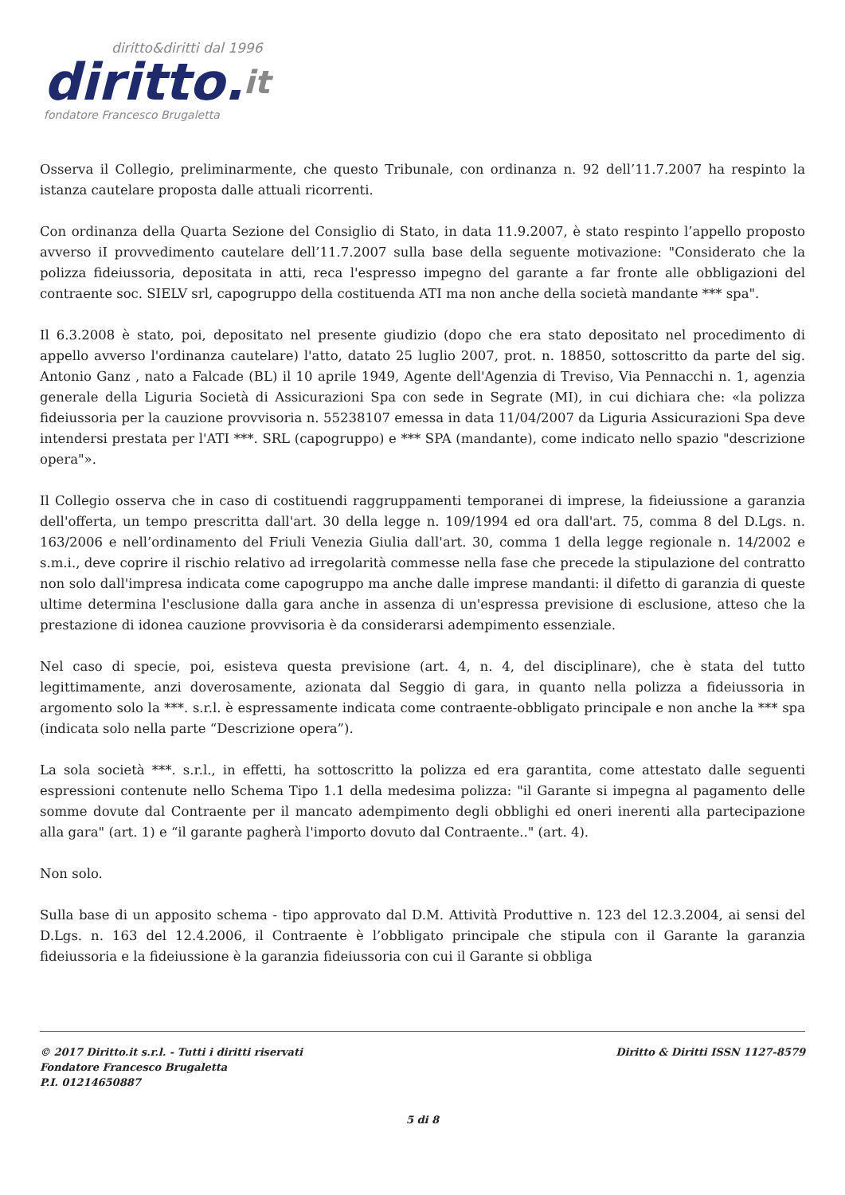diritto&diritti dal 1996
diritto.it
fondatore Francesco Brugaletta
Osserva il Collegio, preliminarmente, che questo Tribunale, con ordinanza n. 92 dell’11.7.2007 ha respinto la istanza cautelare proposta dalle attuali ricorrenti.
Con ordinanza della Quarta Sezione del Consiglio di Stato, in data 11.9.2007, è stato respinto l’appello proposto avverso iI provvedimento cautelare dell’11.7.2007 sulla base della seguente motivazione: "Considerato che la polizza fideiussoria, depositata in atti, reca l'espresso impegno del garante a far fronte alle obbligazioni del contraente soc. SIELV srl, capogruppo della costituenda ATI ma non anche della società mandante *** spa".
Il 6.3.2008 è stato, poi, depositato nel presente giudizio (dopo che era stato depositato nel procedimento di appello avverso l'ordinanza cautelare) l'atto, datato 25 luglio 2007, prot. n. 18850, sottoscritto da parte del sig. Antonio Ganz , nato a Falcade (BL) il 10 aprile 1949, Agente dell'Agenzia di Treviso, Via Pennacchi n. 1, agenzia generale della Liguria Società di Assicurazioni Spa con sede in Segrate (MI), in cui dichiara che: «la polizza fideiussoria per la cauzione provvisoria n. 55238107 emessa in data 11/04/2007 da Liguria Assicurazioni Spa deve intendersi prestata per l'ATI ***. SRL (capogruppo) e *** SPA (mandante), come indicato nello spazio "descrizione opera"».
Il Collegio osserva che in caso di costituendi raggruppamenti temporanei di imprese, la fideiussione a garanzia dell'offerta, un tempo prescritta dall'art. 30 della legge n. 109/1994 ed ora dall'art. 75, comma 8 del D.Lgs. n. 163/2006 e nell’ordinamento del Friuli Venezia Giulia dall'art. 30, comma 1 della legge regionale n. 14/2002 e s.m.i., deve coprire il rischio relativo ad irregolarità commesse nella fase che precede la stipulazione del contratto non solo dall'impresa indicata come capogruppo ma anche dalle imprese mandanti: il difetto di garanzia di queste ultime determina l'esclusione dalla gara anche in assenza di un'espressa previsione di esclusione, atteso che la prestazione di idonea cauzione provvisoria è da considerarsi adempimento essenziale.
Nel caso di specie, poi, esisteva questa previsione (art. 4, n. 4, del disciplinare), che è stata del tutto legittimamente, anzi doverosamente, azionata dal Seggio di gara, in quanto nella polizza a fideiussoria in argomento solo la ***. s.r.l. è espressamente indicata come contraente-obbligato principale e non anche la *** spa (indicata solo nella parte “Descrizione opera”).
La sola società ***. s.r.l., in effetti, ha sottoscritto la polizza ed era garantita, come attestato dalle seguenti espressioni contenute nello Schema Tipo 1.1 della medesima polizza: "il Garante si impegna al pagamento delle somme dovute dal Contraente per il mancato adempimento degli obblighi ed oneri inerenti alla partecipazione alla gara" (art. 1) e “il garante pagherà l'importo dovuto dal Contraente.." (art. 4).
Non solo.
Sulla base di un apposito schema - tipo approvato dal D.M. Attività Produttive n. 123 del 12.3.2004, ai sensi del D.Lgs. n. 163 del 12.4.2006, il Contraente è l’obbligato principale che stipula con il Garante la garanzia fideiussoria e la fideiussione è la garanzia fideiussoria con cui il Garante si obbliga
© 2017 Diritto.it s.r.l. - Tutti i diritti riservati
Fondatore Francesco Brugaletta
P.I. 01214650887
Diritto & Diritti ISSN 1127-8579
5 di 8